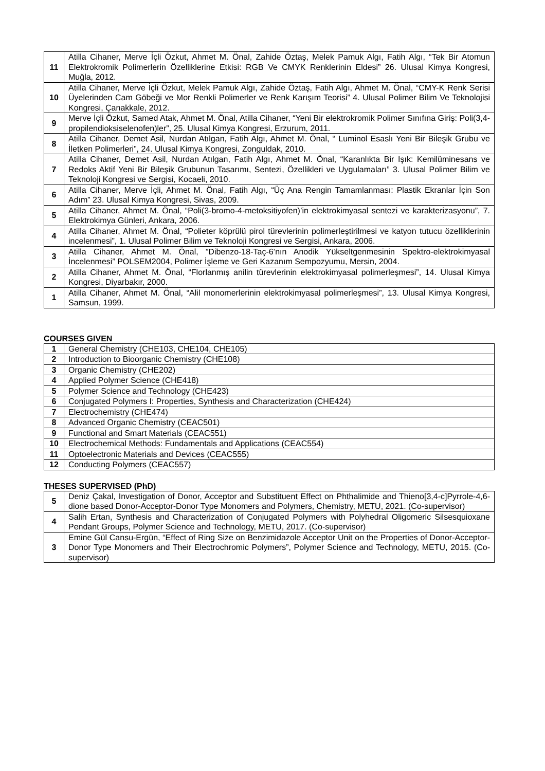| 11 | Atilla Cihaner, Merve İçli Özkut, Ahmet M. Önal, Zahide Öztaş, Melek Pamuk Algı, Fatih Algı, “Tek Bir Atomun Elektrokromik Polimerlerin Özelliklerine Etkisi: RGB Ve CMYK Renklerinin Eldesi” 26. Ulusal Kimya Kongresi, Muğla, 2012. |
| 10 | Atilla Cihaner, Merve İçli Özkut, Melek Pamuk Algı, Zahide Öztaş, Fatih Algı, Ahmet M. Önal, “CMY-K Renk Serisi Üyelerinden Cam Göbeği ve Mor Renkli Polimerler ve Renk Karışım Teorisi” 4. Ulusal Polimer Bilim Ve Teknolojisi Kongresi, Çanakkale, 2012. |
| 9 | Merve İçli Özkut, Samed Atak, Ahmet M. Önal, Atilla Cihaner, “Yeni Bir elektrokromik Polimer Sınıfına Giriş: Poli(3,4-propilendioksiselenofen)ler”, 25. Ulusal Kimya Kongresi, Erzurum, 2011. |
| 8 | Atilla Cihaner, Demet Asil, Nurdan Atılgan, Fatih Algı, Ahmet M. Önal, “ Luminol Esaslı Yeni Bir Bileşik Grubu ve İletken Polimerleri”, 24. Ulusal Kimya Kongresi, Zonguldak, 2010. |
| 7 | Atilla Cihaner, Demet Asil, Nurdan Atılgan, Fatih Algı, Ahmet M. Önal, “Karanlıkta Bir Işık: Kemilüminesans ve Redoks Aktif Yeni Bir Bileşik Grubunun Tasarımı, Sentezi, Özellikleri ve Uygulamaları” 3. Ulusal Polimer Bilim ve Teknoloji Kongresi ve Sergisi, Kocaeli, 2010. |
| 6 | Atilla Cihaner, Merve İçli, Ahmet M. Önal, Fatih Algı, “Üç Ana Rengin Tamamlanması: Plastik Ekranlar İçin Son Adım” 23. Ulusal Kimya Kongresi, Sivas, 2009. |
| 5 | Atilla Cihaner, Ahmet M. Önal, “Poli(3-bromo-4-metoksitiyofen)’in elektrokimyasal sentezi ve karakterizasyonu”, 7. Elektrokimya Günleri, Ankara, 2006. |
| 4 | Atilla Cihaner, Ahmet M. Önal, “Polieter köprülü pirol türevlerinin polimerleştirilmesi ve katyon tutucu özelliklerinin incelenmesi”, 1. Ulusal Polimer Bilim ve Teknoloji Kongresi ve Sergisi, Ankara, 2006. |
| 3 | Atilla Cihaner, Ahmet M. Önal, ”Dibenzo-18-Taç-6’nın Anodik Yükseltgenmesinin Spektro-elektrokimyasal İncelenmesi” POLSEM2004, Polimer İşleme ve Geri Kazanım Sempozyumu, Mersin, 2004. |
| 2 | Atilla Cihaner, Ahmet M. Önal, “Florlanmış anilin türevlerinin elektrokimyasal polimerleşmesi”, 14. Ulusal Kimya Kongresi, Diyarbakır, 2000. |
| 1 | Atilla Cihaner, Ahmet M. Önal, “Alil monomerlerinin elektrokimyasal polimerleşmesi”, 13. Ulusal Kimya Kongresi, Samsun, 1999. |
COURSES GIVEN
| 1 | General Chemistry (CHE103, CHE104, CHE105) |
| 2 | Introduction to Bioorganic Chemistry (CHE108) |
| 3 | Organic Chemistry (CHE202) |
| 4 | Applied Polymer Science (CHE418) |
| 5 | Polymer Science and Technology (CHE423) |
| 6 | Conjugated Polymers I: Properties, Synthesis and Characterization (CHE424) |
| 7 | Electrochemistry (CHE474) |
| 8 | Advanced Organic Chemistry (CEAC501) |
| 9 | Functional and Smart Materials (CEAC551) |
| 10 | Electrochemical Methods: Fundamentals and Applications (CEAC554) |
| 11 | Optoelectronic Materials and Devices (CEAC555) |
| 12 | Conducting Polymers (CEAC557) |
THESES SUPERVISED (PhD)
| 5 | Deniz Çakal, Investigation of Donor, Acceptor and Substituent Effect on Phthalimide and Thieno[3,4-c]Pyrrole-4,6-dione based Donor-Acceptor-Donor Type Monomers and Polymers, Chemistry, METU, 2021. (Co-supervisor) |
| 4 | Salih Ertan, Synthesis and Characterization of Conjugated Polymers with Polyhedral Oligomeric Silsesquioxane Pendant Groups, Polymer Science and Technology, METU, 2017. (Co-supervisor) |
| 3 | Emine Gül Cansu-Ergün, “Effect of Ring Size on Benzimidazole Acceptor Unit on the Properties of Donor-Acceptor-Donor Type Monomers and Their Electrochromic Polymers”, Polymer Science and Technology, METU, 2015. (Co-supervisor) |